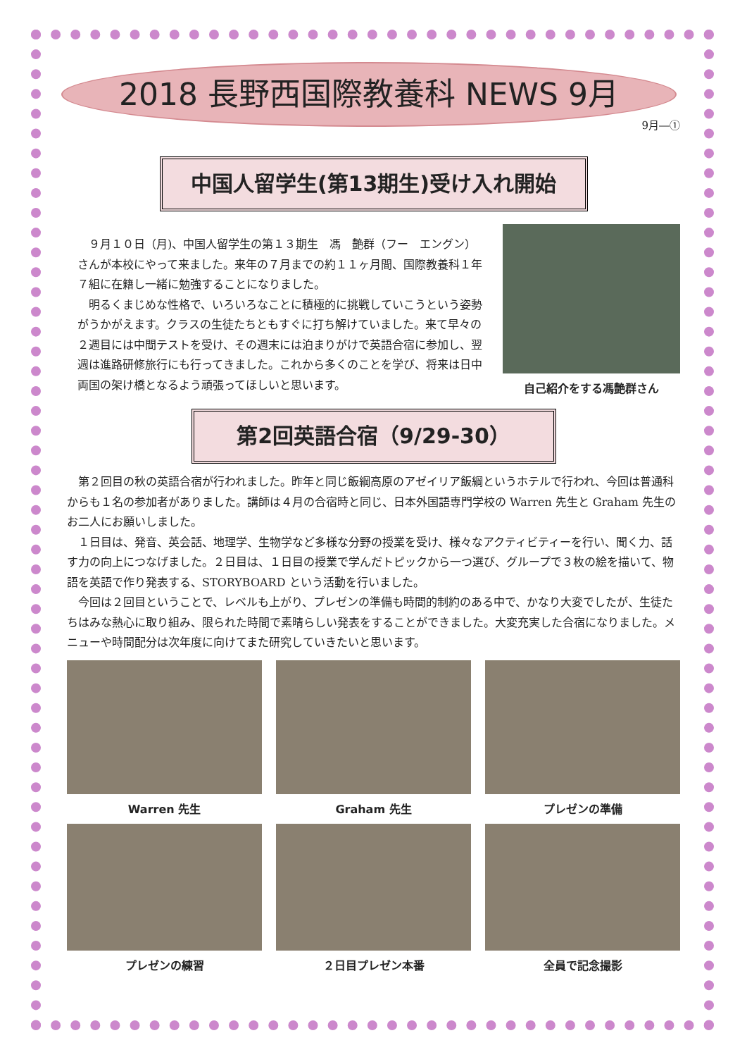2018 長野西国際教養科 NEWS 9月
9月―①
中国人留学生(第13期生)受け入れ開始
９月１０日（月)、中国人留学生の第１３期生　馮　艶群（フー　エングン）さんが本校にやって来ました。来年の７月までの約１１ヶ月間、国際教養科１年７組に在籍し一緒に勉強することになりました。
明るくまじめな性格で、いろいろなことに積極的に挑戦していこうという姿勢がうかがえます。クラスの生徒たちともすぐに打ち解けていました。来て早々の２週目には中間テストを受け、その週末には泊まりがけで英語合宿に参加し、翌週は進路研修旅行にも行ってきました。これから多くのことを学び、将来は日中両国の架け橋となるよう頑張ってほしいと思います。
自己紹介をする馮艶群さん
第2回英語合宿（9/29-30）
第２回目の秋の英語合宿が行われました。昨年と同じ飯綱高原のアゼイリア飯綱というホテルで行われ、今回は普通科からも１名の参加者がありました。講師は４月の合宿時と同じ、日本外国語専門学校の Warren 先生と Graham 先生のお二人にお願いしました。
１日目は、発音、英会話、地理学、生物学など多様な分野の授業を受け、様々なアクティビティーを行い、聞く力、話す力の向上につなげました。２日目は、１日目の授業で学んだトピックから一つ選び、グループで３枚の絵を描いて、物語を英語で作り発表する、STORYBOARD という活動を行いました。
今回は２回目ということで、レベルも上がり、プレゼンの準備も時間的制約のある中で、かなり大変でしたが、生徒たちはみな熱心に取り組み、限られた時間で素晴らしい発表をすることができました。大変充実した合宿になりました。メニューや時間配分は次年度に向けてまた研究していきたいと思います。
Warren 先生
Graham 先生
プレゼンの準備
プレゼンの練習
２日目プレゼン本番
全員で記念撮影